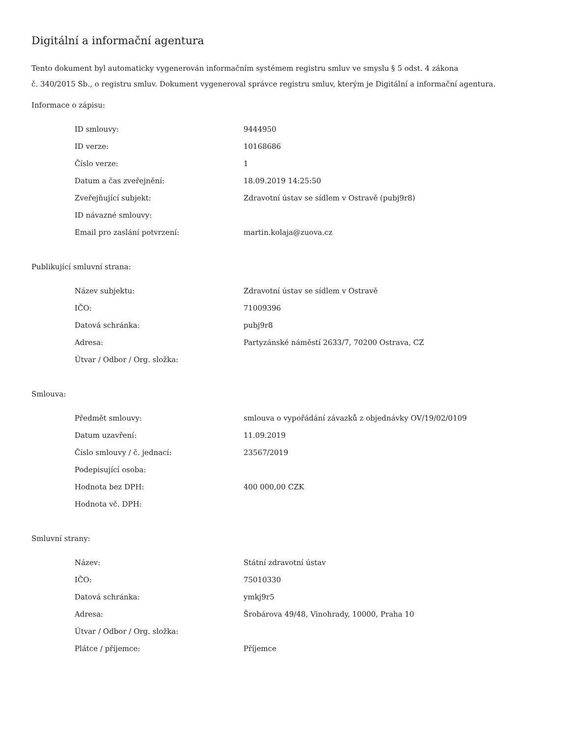Digitální a informační agentura
Tento dokument byl automaticky vygenerován informačním systémem registru smluv ve smyslu § 5 odst. 4 zákona
č. 340/2015 Sb., o registru smluv. Dokument vygeneroval správce registru smluv, kterým je Digitální a informační agentura.
Informace o zápisu:
| ID smlouvy: | 9444950 |
| ID verze: | 10168686 |
| Číslo verze: | 1 |
| Datum a čas zveřejnění: | 18.09.2019 14:25:50 |
| Zveřejňující subjekt: | Zdravotní ústav se sídlem v Ostravě (pubj9r8) |
| ID návazné smlouvy: | |
| Email pro zaslání potvrzení: | martin.kolaja@zuova.cz |
Publikující smluvní strana:
| Název subjektu: | Zdravotní ústav se sídlem v Ostravě |
| IČO: | 71009396 |
| Datová schránka: | pubj9r8 |
| Adresa: | Partyzánské náměstí 2633/7, 70200 Ostrava, CZ |
| Útvar / Odbor / Org. složka: | |
Smlouva:
| Předmět smlouvy: | smlouva o vypořádání závazků z objednávky OV/19/02/0109 |
| Datum uzavření: | 11.09.2019 |
| Číslo smlouvy / č. jednací: | 23567/2019 |
| Podepisující osoba: | |
| Hodnota bez DPH: | 400 000,00 CZK |
| Hodnota vč. DPH: | |
Smluvní strany:
| Název: | Státní zdravotní ústav |
| IČO: | 75010330 |
| Datová schránka: | ymkj9r5 |
| Adresa: | Šrobárova 49/48, Vinohrady, 10000, Praha 10 |
| Útvar / Odbor / Org. složka: | |
| Plátce / příjemce: | Příjemce |